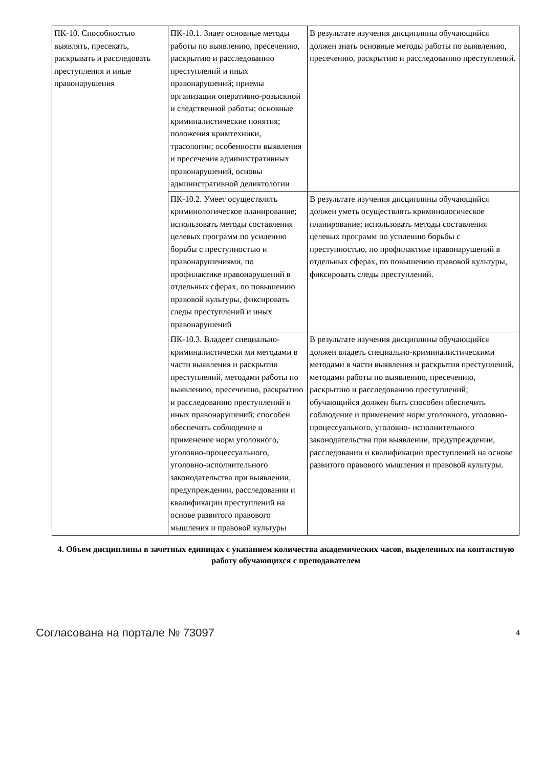| ПК-10. Способностью выявлять, пресекать, раскрывать и расследовать преступления и иные правонарушения | ПК-10.1. Знает основные методы работы по выявлению, пресечению, раскрытию и расследованию преступлений и иных правонарушений; приемы организации оперативно-розыскной и следственной работы; основные криминалистические понятия; положения кримтехники, трасологии; особенности выявления и пресечения административных правонарушений, основы административной деликтологии | В результате изучения дисциплины обучающийся должен знать основные методы работы по выявлению, пресечению, раскрытию и расследованию преступлений. |
| | ПК-10.2. Умеет осуществлять криминологическое планирование; использовать методы составления целевых программ по усилению борьбы с преступностью и правонарушениями, по профилактике правонарушений в отдельных сферах, по повышению правовой культуры, фиксировать следы преступлений и иных правонарушений | В результате изучения дисциплины обучающийся должен уметь осуществлять криминологическое планирование; использовать методы составления целевых программ по усилению борьбы с преступностью, по профилактике правонарушений в отдельных сферах, по повышению правовой культуры, фиксировать следы преступлений. |
| | ПК-10.3. Владеет специально-криминалистически ми методами в части выявления и раскрытия преступлений, методами работы по выявлению, пресечению, раскрытию и расследованию преступлений и иных правонарушений; способен обеспечить соблюдение и применение норм уголовного, уголовно-процессуального, уголовно-исполнительного законодательства при выявлении, предупреждении, расследовании и квалификации преступлений на основе развитого правового мышления и правовой культуры | В результате изучения дисциплины обучающийся должен владеть специально-криминалистическими методами в части выявления и раскрытия преступлений, методами работы по выявлению, пресечению, раскрытию и расследованию преступлений; обучающийся должен быть способен обеспечить соблюдение и применение норм уголовного, уголовно-процессуального, уголовно- исполнительного законодательства при выявлении, предупреждении, расследовании и квалификации преступлений на основе развитого правового мышления и правовой культуры. |
4. Объем дисциплины в зачетных единицах с указанием количества академических часов, выделенных на контактную работу обучающихся с преподавателем
Согласована на портале № 73097 4